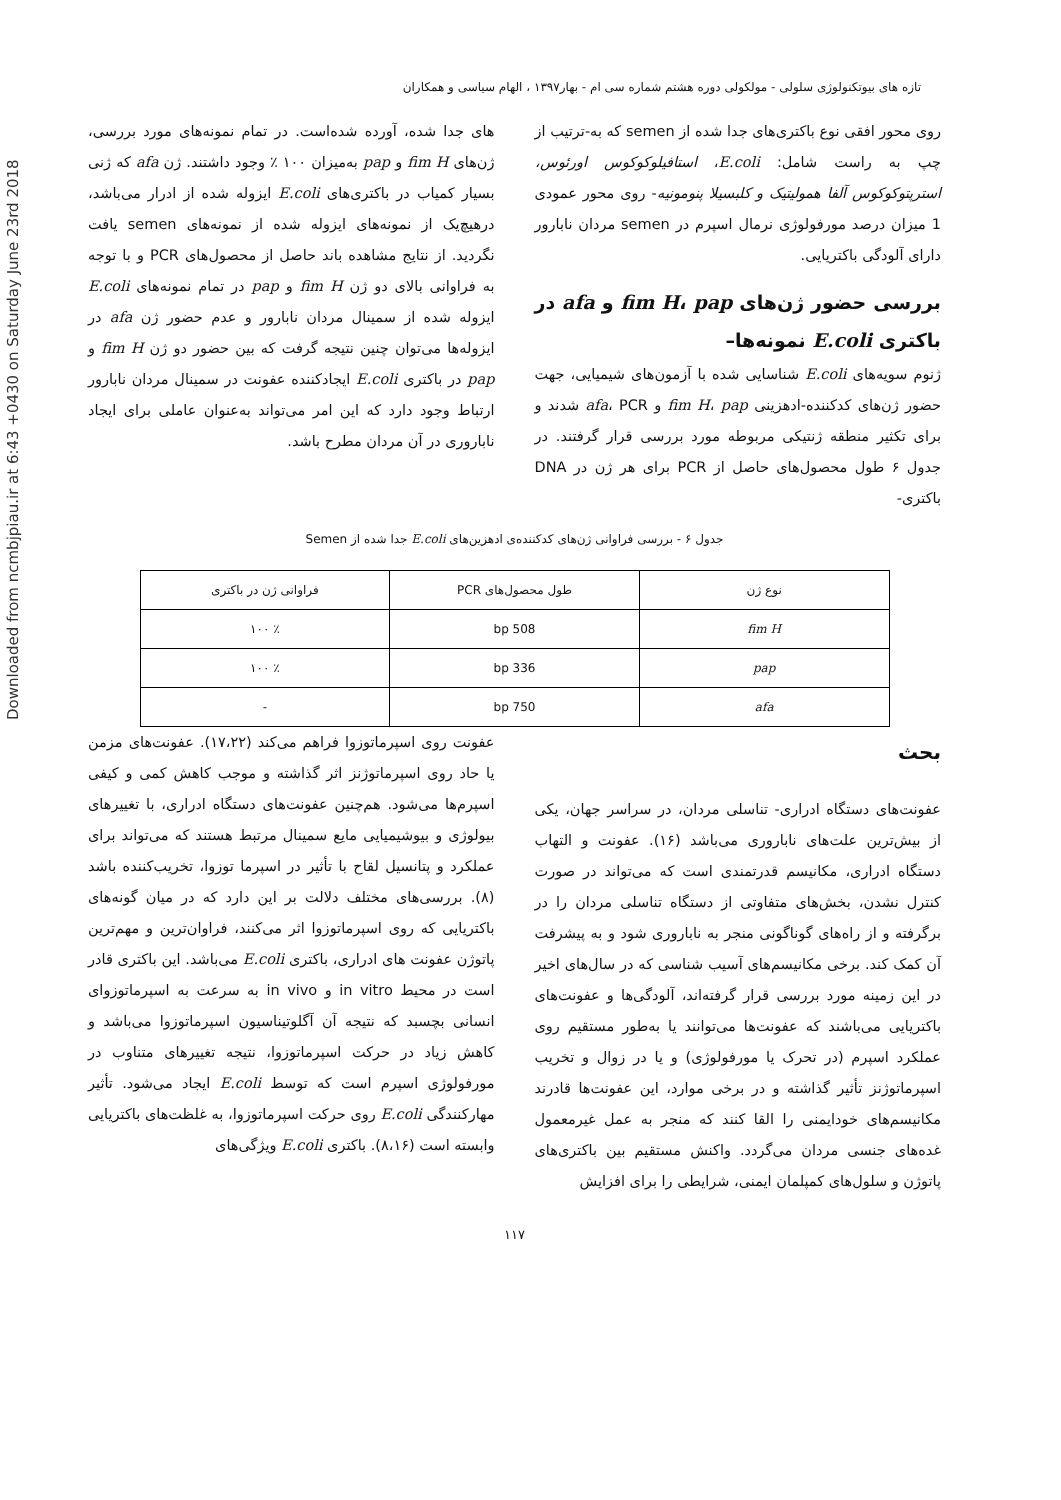Downloaded from ncmbjpiau.ir at 6:43 +0430 on Saturday June 23rd 2018
تازه های بیوتکنولوژی سلولی - مولکولی دوره هشتم شماره سی ام - بهار۱۳۹۷ ، الهام سیاسی و همکاران
روی محور افقی نوع باکتری‌های جدا شده از semen که به-ترتیب از چپ به راست شامل: E.coli، استافیلوکوکوس اورئوس، استرپتوکوکوس آلفا همولیتیک و کلبسیلا پنومونیه- روی محور عمودی 1 میزان درصد مورفولوژی نرمال اسپرم در semen مردان نابارور دارای آلودگی باکتریایی.
بررسی حضور ژن‌های fim H، pap و afa در باکتری E.coli نمونه‌ها–
ژنوم سویه‌های E.coli شناسایی شده با آزمون‌های شیمیایی، جهت حضور ژن‌های کدکننده-ادهزینی fim H، pap و afa، PCR شدند و برای تکثیر منطقه ژنتیکی مربوطه مورد بررسی قرار گرفتند. در جدول ۶ طول محصول‌های حاصل از PCR برای هر ژن در DNA باکتری-
های جدا شده، آورده شده‌است. در تمام نمونه‌های مورد بررسی، ژن‌های fim H و pap به‌میزان ۱۰۰ ٪ وجود داشتند. ژن afa که ژنی بسیار کمیاب در باکتری‌های E.coli ایزوله شده از ادرار می‌باشد، درهیچ‌یک از نمونه‌های ایزوله شده از نمونه‌های semen یافت نگردید. از نتایج مشاهده باند حاصل از محصول‌های PCR و با توجه به فراوانی بالای دو ژن fim H و pap در تمام نمونه‌های E.coli ایزوله شده از سمینال مردان نابارور و عدم حضور ژن afa در ایزوله‌ها می‌توان چنین نتیجه گرفت که بین حضور دو ژن fim H و pap در باکتری E.coli ایجادکننده عفونت در سمینال مردان نابارور ارتباط وجود دارد که این امر می‌تواند به‌عنوان عاملی برای ایجاد ناباروری در آن مردان مطرح باشد.
جدول ۶ - بررسی فراوانی ژن‌های کدکننده‌ی ادهزین‌های E.coli جدا شده از Semen
| نوع ژن | طول محصول‌های PCR | فراوانی ژن در باکتری |
| --- | --- | --- |
| fim H | 508 bp | ٪ ۱۰۰ |
| pap | 336 bp | ٪ ۱۰۰ |
| afa | 750 bp | - |
بحث
عفونت‌های دستگاه ادراری- تناسلی مردان، در سراسر جهان، یکی از بیش‌ترین علت‌های ناباروری می‌باشد (۱۶). عفونت و التهاب دستگاه ادراری، مکانیسم قدرتمندی است که می‌تواند در صورت کنترل نشدن، بخش‌های متفاوتی از دستگاه تناسلی مردان را در برگرفته و از راه‌های گوناگونی منجر به ناباروری شود و به پیشرفت آن کمک کند. برخی مکانیسم‌های آسیب شناسی که در سال‌های اخیر در این زمینه مورد بررسی قرار گرفته‌اند، آلودگی‌ها و عفونت‌های باکتریایی می‌باشند که عفونت‌ها می‌توانند یا به‌طور مستقیم روی عملکرد اسپرم (در تحرک یا مورفولوژی) و یا در زوال و تخریب اسپرماتوژنز تأثیر گذاشته و در برخی موارد، این عفونت‌ها قادرند مکانیسم‌های خودایمنی را القا کنند که منجر به عمل غیرمعمول غده‌های جنسی مردان می‌گردد. واکنش مستقیم بین باکتری‌های پاتوژن و سلول‌های کمپلمان ایمنی، شرایطی را برای افزایش
عفونت روی اسپرماتوزوا فراهم می‌کند (۱۷،۲۲). عفونت‌های مزمن یا حاد روی اسپرماتوژنز اثر گذاشته و موجب کاهش کمی و کیفی اسپرم‌ها می‌شود. هم‌چنین عفونت‌های دستگاه ادراری، با تغییرهای بیولوژی و بیوشیمیایی مایع سمینال مرتبط هستند که می‌تواند برای عملکرد و پتانسیل لقاح با تأثیر در اسپرما توزوا، تخریب‌کننده باشد (۸). بررسی‌های مختلف دلالت بر این دارد که در میان گونه‌های باکتریایی که روی اسپرماتوزوا اثر می‌کنند، فراوان‌ترین و مهم‌ترین پاتوژن عفونت های ادراری، باکتری E.coli می‌باشد. این باکتری قادر است در محیط in vitro و in vivo به سرعت به اسپرماتوزوای انسانی بچسبد که نتیجه آن آگلوتیناسیون اسپرماتوزوا می‌باشد و کاهش زیاد در حرکت اسپرماتوزوا، نتیجه تغییرهای متناوب در مورفولوژی اسپرم است که توسط E.coli ایجاد می‌شود. تأثیر مهارکنندگی E.coli روی حرکت اسپرماتوزوا، به غلظت‌های باکتریایی وابسته است (۸،۱۶). باکتری E.coli ویژگی‌های
۱۱۷